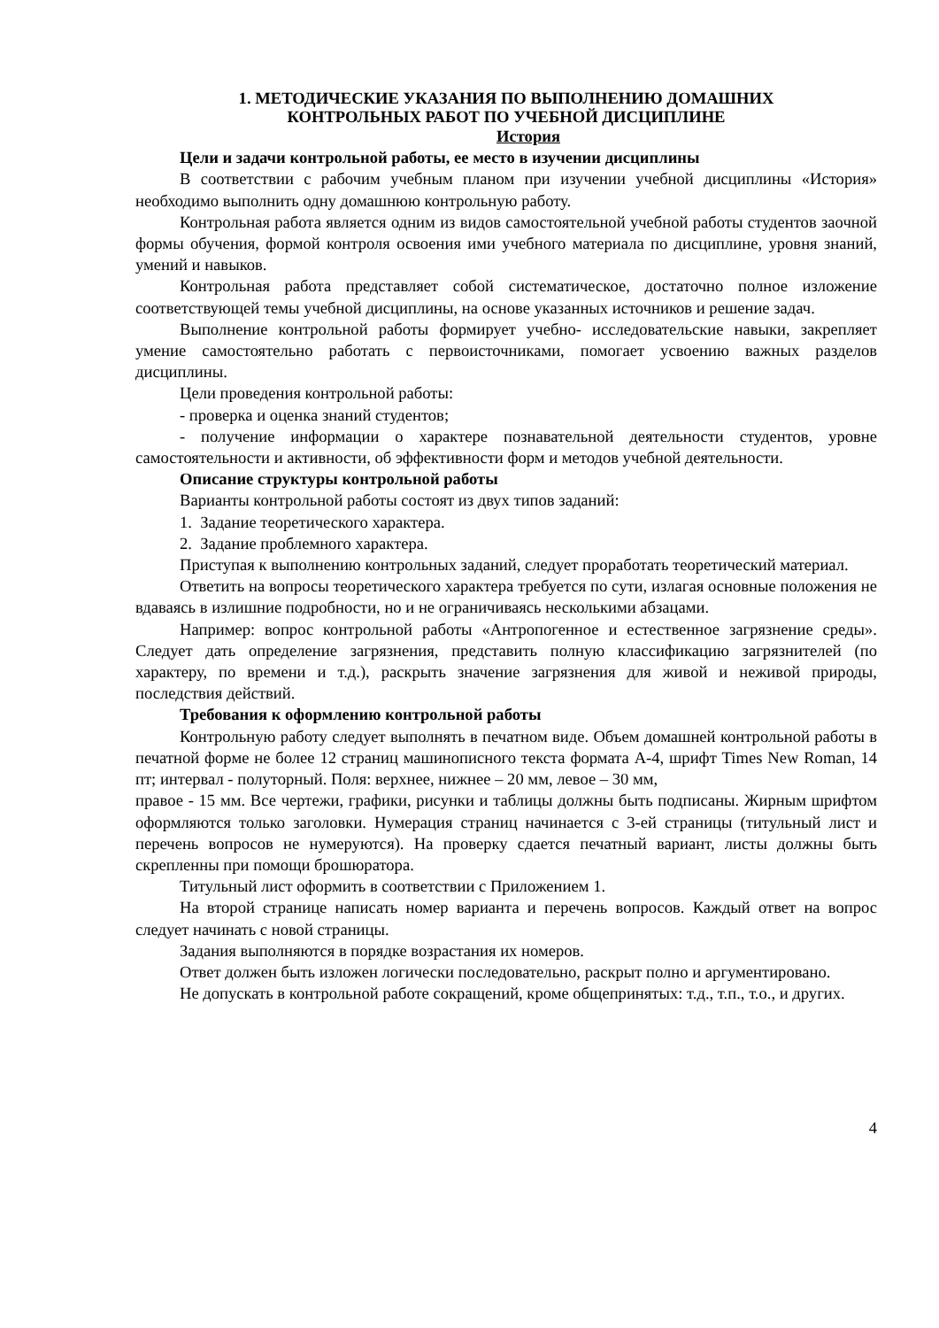1. МЕТОДИЧЕСКИЕ УКАЗАНИЯ ПО ВЫПОЛНЕНИЮ ДОМАШНИХ
КОНТРОЛЬНЫХ РАБОТ ПО УЧЕБНОЙ ДИСЦИПЛИНЕ
История
Цели и задачи контрольной работы, ее место в изучении дисциплины
В соответствии с рабочим учебным планом при изучении учебной дисциплины «История» необходимо выполнить одну домашнюю контрольную работу.
Контрольная работа является одним из видов самостоятельной учебной работы студентов заочной формы обучения, формой контроля освоения ими учебного материала по дисциплине, уровня знаний, умений и навыков.
Контрольная работа представляет собой систематическое, достаточно полное изложение соответствующей темы учебной дисциплины, на основе указанных источников и решение задач.
Выполнение контрольной работы формирует учебно- исследовательские навыки, закрепляет умение самостоятельно работать с первоисточниками, помогает усвоению важных разделов дисциплины.
Цели проведения контрольной работы:
- проверка и оценка знаний студентов;
- получение информации о характере познавательной деятельности студентов, уровне самостоятельности и активности, об эффективности форм и методов учебной деятельности.
Описание структуры контрольной работы
Варианты контрольной работы состоят из двух типов заданий:
1. Задание теоретического характера.
2. Задание проблемного характера.
Приступая к выполнению контрольных заданий, следует проработать теоретический материал.
Ответить на вопросы теоретического характера требуется по сути, излагая основные положения не вдаваясь в излишние подробности, но и не ограничиваясь несколькими абзацами.
Например: вопрос контрольной работы «Антропогенное и естественное загрязнение среды». Следует дать определение загрязнения, представить полную классификацию загрязнителей (по характеру, по времени и т.д.), раскрыть значение загрязнения для живой и неживой природы, последствия действий.
Требования к оформлению контрольной работы
Контрольную работу следует выполнять в печатном виде. Объем домашней контрольной работы в печатной форме не более 12 страниц машинописного текста формата А-4, шрифт Times New Roman, 14 пт; интервал - полуторный. Поля: верхнее, нижнее – 20 мм, левое – 30 мм,
правое - 15 мм. Все чертежи, графики, рисунки и таблицы должны быть подписаны. Жирным шрифтом оформляются только заголовки. Нумерация страниц начинается с 3-ей страницы (титульный лист и перечень вопросов не нумеруются). На проверку сдается печатный вариант, листы должны быть скрепленны при помощи брошюратора.
Титульный лист оформить в соответствии с Приложением 1.
На второй странице написать номер варианта и перечень вопросов. Каждый ответ на вопрос следует начинать с новой страницы.
Задания выполняются в порядке возрастания их номеров.
Ответ должен быть изложен логически последовательно, раскрыт полно и аргументировано.
Не допускать в контрольной работе сокращений, кроме общепринятых: т.д., т.п., т.о., и других.
4